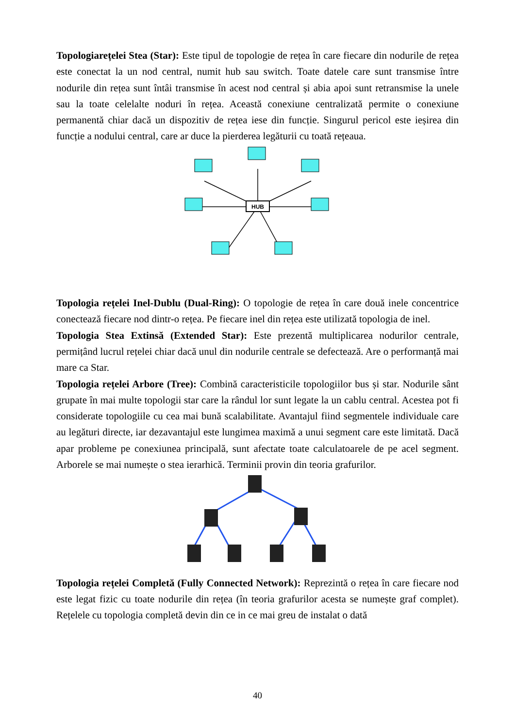Topologiarețelei Stea (Star): Este tipul de topologie de rețea în care fiecare din nodurile de rețea este conectat la un nod central, numit hub sau switch. Toate datele care sunt transmise între nodurile din rețea sunt întâi transmise în acest nod central și abia apoi sunt retransmise la unele sau la toate celelalte noduri în rețea. Această conexiune centralizată permite o conexiune permanentă chiar dacă un dispozitiv de rețea iese din funcție. Singurul pericol este ieșirea din funcție a nodului central, care ar duce la pierderea legăturii cu toată rețeaua.
HUB
Topologia rețelei Inel-Dublu (Dual-Ring): O topologie de rețea în care două inele concentrice conectează fiecare nod dintr-o rețea. Pe fiecare inel din rețea este utilizată topologia de inel.
Topologia Stea Extinsă (Extended Star): Este prezentă multiplicarea nodurilor centrale, permițând lucrul rețelei chiar dacă unul din nodurile centrale se defectează. Are o performanță mai mare ca Star.
Topologia rețelei Arbore (Tree): Combină caracteristicile topologiilor bus și star. Nodurile sânt grupate în mai multe topologii star care la rândul lor sunt legate la un cablu central. Acestea pot fi considerate topologiile cu cea mai bună scalabilitate. Avantajul fiind segmentele individuale care au legături directe, iar dezavantajul este lungimea maximă a unui segment care este limitată. Dacă apar probleme pe conexiunea principală, sunt afectate toate calculatoarele de pe acel segment. Arborele se mai numește o stea ierarhică. Terminii provin din teoria grafurilor.
Topologia rețelei Completă (Fully Connected Network): Reprezintă o rețea în care fiecare nod este legat fizic cu toate nodurile din rețea (în teoria grafurilor acesta se numește graf complet). Rețelele cu topologia completă devin din ce in ce mai greu de instalat o dată
40